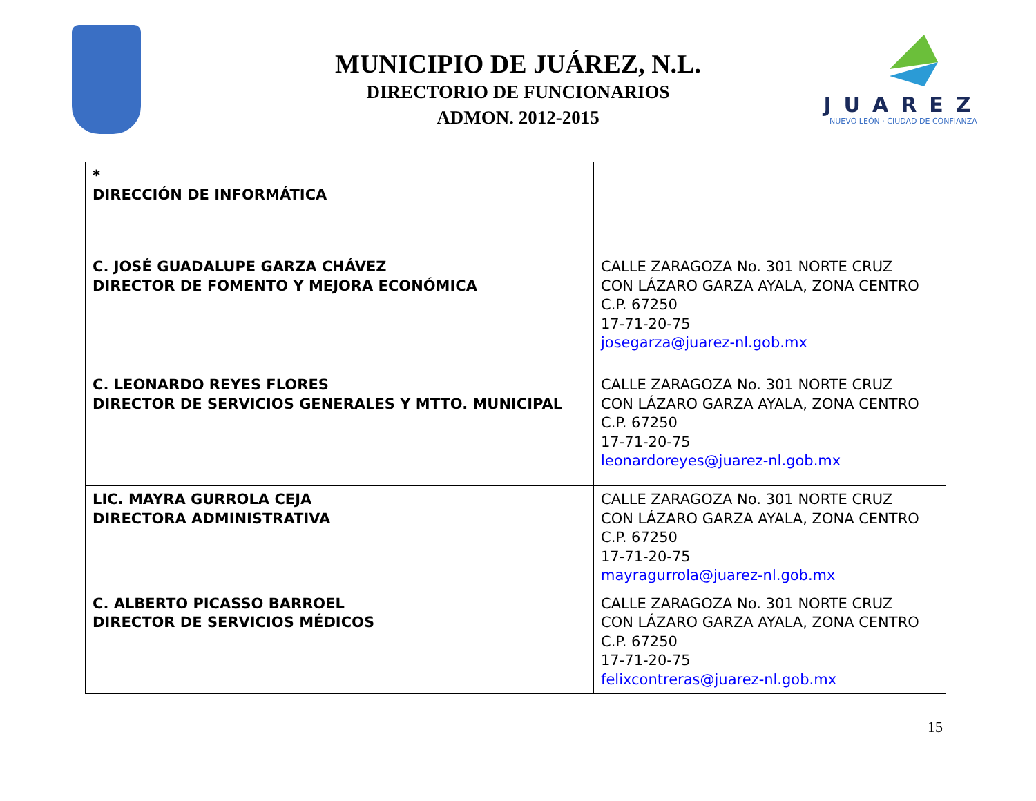JUAREZ
NUEVO LEÓN · CIUDAD DE CONFIANZA
MUNICIPIO DE JUÁREZ, N.L.
DIRECTORIO DE FUNCIONARIOS
ADMON. 2012-2015
| * DIRECCIÓN DE INFORMÁTICA | |
| C. JOSÉ GUADALUPE GARZA CHÁVEZ DIRECTOR DE FOMENTO Y MEJORA ECONÓMICA | CALLE ZARAGOZA No. 301 NORTE CRUZ CON LÁZARO GARZA AYALA, ZONA CENTRO C.P. 67250 17-71-20-75 josegarza@juarez-nl.gob.mx |
| C. LEONARDO REYES FLORES DIRECTOR DE SERVICIOS GENERALES Y MTTO. MUNICIPAL | CALLE ZARAGOZA No. 301 NORTE CRUZ CON LÁZARO GARZA AYALA, ZONA CENTRO C.P. 67250 17-71-20-75 leonardoreyes@juarez-nl.gob.mx |
| LIC. MAYRA GURROLA CEJA DIRECTORA ADMINISTRATIVA | CALLE ZARAGOZA No. 301 NORTE CRUZ CON LÁZARO GARZA AYALA, ZONA CENTRO C.P. 67250 17-71-20-75 mayragurrola@juarez-nl.gob.mx |
| C. ALBERTO PICASSO BARROEL DIRECTOR DE SERVICIOS MÉDICOS | CALLE ZARAGOZA No. 301 NORTE CRUZ CON LÁZARO GARZA AYALA, ZONA CENTRO C.P. 67250 17-71-20-75 felixcontreras@juarez-nl.gob.mx |
15